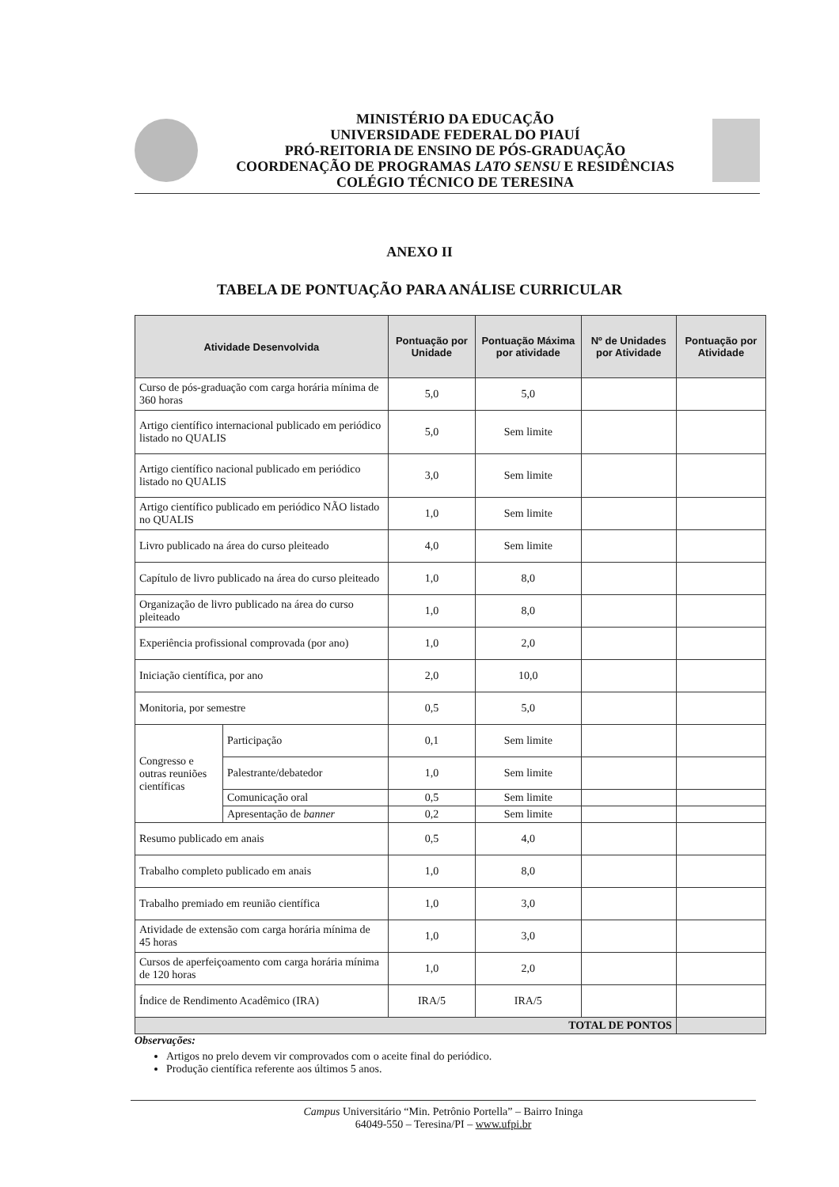MINISTÉRIO DA EDUCAÇÃO
UNIVERSIDADE FEDERAL DO PIAUÍ
PRÓ-REITORIA DE ENSINO DE PÓS-GRADUAÇÃO
COORDENAÇÃO DE PROGRAMAS LATO SENSU E RESIDÊNCIAS
COLÉGIO TÉCNICO DE TERESINA
ANEXO II
TABELA DE PONTUAÇÃO PARA ANÁLISE CURRICULAR
| Atividade Desenvolvida | | Pontuação por Unidade | Pontuação Máxima por atividade | Nº de Unidades por Atividade | Pontuação por Atividade |
| --- | --- | --- | --- | --- | --- |
| Curso de pós-graduação com carga horária mínima de 360 horas | | 5,0 | 5,0 | | |
| Artigo científico internacional publicado em periódico listado no QUALIS | | 5,0 | Sem limite | | |
| Artigo científico nacional publicado em periódico listado no QUALIS | | 3,0 | Sem limite | | |
| Artigo científico publicado em periódico NÃO listado no QUALIS | | 1,0 | Sem limite | | |
| Livro publicado na área do curso pleiteado | | 4,0 | Sem limite | | |
| Capítulo de livro publicado na área do curso pleiteado | | 1,0 | 8,0 | | |
| Organização de livro publicado na área do curso pleiteado | | 1,0 | 8,0 | | |
| Experiência profissional comprovada (por ano) | | 1,0 | 2,0 | | |
| Iniciação científica, por ano | | 2,0 | 10,0 | | |
| Monitoria, por semestre | | 0,5 | 5,0 | | |
| Congresso e outras reuniões científicas | Participação | 0,1 | Sem limite | | |
| | Palestrante/debatedor | 1,0 | Sem limite | | |
| | Comunicação oral | 0,5 | Sem limite | | |
| | Apresentação de banner | 0,2 | Sem limite | | |
| Resumo publicado em anais | | 0,5 | 4,0 | | |
| Trabalho completo publicado em anais | | 1,0 | 8,0 | | |
| Trabalho premiado em reunião científica | | 1,0 | 3,0 | | |
| Atividade de extensão com carga horária mínima de 45 horas | | 1,0 | 3,0 | | |
| Cursos de aperfeiçoamento com carga horária mínima de 120 horas | | 1,0 | 2,0 | | |
| Índice de Rendimento Acadêmico (IRA) | | IRA/5 | IRA/5 | | |
| TOTAL DE PONTOS | | | | | |
Observações:
Artigos no prelo devem vir comprovados com o aceite final do periódico.
Produção científica referente aos últimos 5 anos.
Campus Universitário “Min. Petrônio Portella” – Bairro Ininga
64049-550 – Teresina/PI – www.ufpi.br